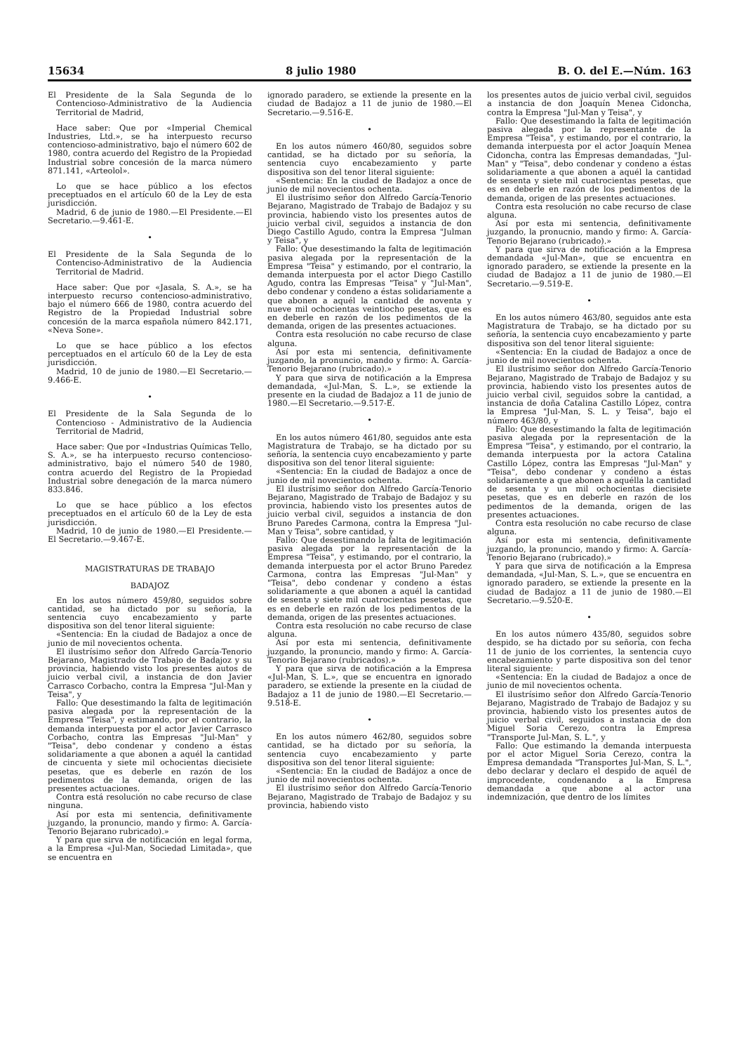15634 8 julio 1980 B. O. del E.—Núm. 163
El Presidente de la Sala Segunda de lo Contencioso-Administrativo de la Audiencia Territorial de Madrid,
Hace saber: Que por «Imperial Chemical Industries, Ltd.», se ha interpuesto recurso contencioso-administrativo, bajo el número 602 de 1980, contra acuerdo del Registro de la Propiedad Industrial sobre concesión de la marca número 871.141, «Arteolol».
Lo que se hace público a los efectos preceptuados en el artículo 60 de la Ley de esta jurisdicción.
Madrid, 6 de junio de 1980.—El Presidente.—El Secretario.—9.461-E.
•
El Presidente de la Sala Segunda de lo Contenciso-Administrativo de la Audiencia Territorial de Madrid.
Hace saber: Que por «Jasala, S. A.», se ha interpuesto recurso contencioso-administrativo, bajo el número 666 de 1980, contra acuerdo del Registro de la Propiedad Industrial sobre concesión de la marca española número 842.171, «Neva Sone».
Lo que se hace público a los efectos perceptuados en el artículo 60 de la Ley de esta jurisdicción.
Madrid, 10 de junio de 1980.—El Secretario.—9.466-E.
•
El Presidente de la Sala Segunda de lo Contencioso - Administrativo de la Audiencia Territorial de Madrid,
Hace saber: Que por «Industrias Químicas Tello, S. A.», se ha interpuesto recurso contencioso-administrativo, bajo el número 540 de 1980, contra acuerdo del Registro de la Propiedad Industrial sobre denegación de la marca número 833.846.
Lo que se hace público a los efectos preceptuados en el artículo 60 de la Ley de esta jurisdicción.
Madrid, 10 de junio de 1980.—El Presidente.—El Secretario.—9.467-E.
MAGISTRATURAS DE TRABAJO
BADAJOZ
En los autos número 459/80, seguidos sobre cantidad, se ha dictado por su señoría, la sentencia cuyo encabezamiento y parte dispositiva son del tenor literal siguiente:
«Sentencia: En la ciudad de Badajoz a once de junio de mil novecientos ochenta.
El ilustrísimo señor don Alfredo García-Tenorio Bejarano, Magistrado de Trabajo de Badajoz y su provincia, habiendo visto los presentes autos de juicio verbal civil, a instancia de don Javier Carrasco Corbacho, contra la Empresa "Jul-Man y Teisa", y
Fallo: Que desestimando la falta de legitimación pasiva alegada por la representación de la Empresa "Teisa", y estimando, por el contrario, la demanda interpuesta por el actor Javier Carrasco Corbacho, contra las Empresas "Jul-Man" y "Teisa", debo condenar y condeno a éstas solidariamente a que abonen a aquél la cantidad de cincuenta y siete mil ochocientas diecisiete pesetas, que es deberle en razón de los pedimentos de la demanda, origen de las presentes actuaciones.
Contra está resolución no cabe recurso de clase ninguna.
Así por esta mi sentencia, definitivamente juzgando, la pronuncio, mando y firmo: A. García-Tenorio Bejarano rubricado).»
Y para que sirva de notificación en legal forma, a la Empresa «Jul-Man, Sociedad Limitada», que se encuentra en
ignorado paradero, se extiende la presente en la ciudad de Badajoz a 11 de junio de 1980.—El Secretario.—9.516-E.
•
En los autos número 460/80, seguidos sobre cantidad, se ha dictado por su señoría, la sentencia cuyo encabezamiento y parte dispositiva son del tenor literal siguiente:
«Sentencia: En la ciudad de Badajoz a once de junio de mil novecientos ochenta.
El ilustrísimo señor don Alfredo García-Tenorio Bejarano, Magistrado de Trabajo de Badajoz y su provincia, habiendo visto los presentes autos de juicio verbal civil, seguidos a instancia de don Diego Castillo Agudo, contra la Empresa "Julman y Teisa", y
Fallo: Que desestimando la falta de legitimación pasiva alegada por la representación de la Empresa "Teisa" y estimando, por el contrario, la demanda interpuesta por el actor Diego Castillo Agudo, contra las Empresas "Teisa" y "Jul-Man", debo condenar y condeno a éstas solidariamente a que abonen a aquél la cantidad de noventa y nueve mil ochocientas veintiocho pesetas, que es en deberle en razón de los pedimentos de la demanda, origen de las presentes actuaciones.
Contra esta resolución no cabe recurso de clase alguna.
Así por esta mi sentencia, definitivamente juzgando, la pronuncio, mando y firmo: A. García-Tenorio Bejarano (rubricado).»
Y para que sirva de notificación a la Empresa demandada, «Jul-Man, S. L.», se extiende la presente en la ciudad de Badajoz a 11 de junio de 1980.—El Secretario.—9.517-E.
•
En los autos número 461/80, seguidos ante esta Magistratura de Trabajo, se ha dictado por su señoría, la sentencia cuyo encabezamiento y parte dispositiva son del tenor literal siguiente:
«Sentencia: En la ciudad de Badajoz a once de junio de mil novecientos ochenta.
El ilustrísimo señor don Alfredo García-Tenorio Bejarano, Magistrado de Trabajo de Badajoz y su provincia, habiendo visto los presentes autos de juicio verbal civil, seguidos a instancia de don Bruno Paredes Carmona, contra la Empresa "Jul-Man y Teisa", sobre cantidad, y
Fallo: Que desestimando la falta de legitimación pasiva alegada por la representación de la Empresa "Teisa", y estimando, por el contrario, la demanda interpuesta por el actor Bruno Paredez Carmona, contra las Empresas "Jul-Man" y "Teisa", debo condenar y condeno a éstas solidariamente a que abonen a aquél la cantidad de sesenta y siete mil cuatrocientas pesetas, que es en deberle en razón de los pedimentos de la demanda, origen de las presentes actuaciones.
Contra esta resolución no cabe recurso de clase alguna.
Así por esta mi sentencia, definitivamente juzgando, la pronuncio, mando y firmo: A. García-Tenorio Bejarano (rubricados).»
Y para que sirva de notificación a la Empresa «Jul-Man, S. L.», que se encuentra en ignorado paradero, se extiende la presente en la ciudad de Badajoz a 11 de junio de 1980.—El Secretario.—9.518-E.
•
En los autos número 462/80, seguidos sobre cantidad, se ha dictado por su señoría, la sentencia cuyo encabezamiento y parte dispositiva son del tenor literal siguiente:
«Sentencia: En la ciudad de Badájoz a once de junio de mil novecientos ochenta.
El ilustrísimo señor don Alfredo García-Tenorio Bejarano, Magistrado de Trabajo de Badajoz y su provincia, habiendo visto
los presentes autos de juicio verbal civil, seguidos a instancia de don Joaquín Menea Cidoncha, contra la Empresa "Jul-Man y Teisa", y
Fallo: Que desestimando la falta de legitimación pasiva alegada por la representante de la Empresa "Teisa", y estimando, por el contrario, la demanda interpuesta por el actor Joaquín Menea Cidoncha, contra las Empresas demandadas, "Jul-Man" y "Teisa", debo condenar y condeno a éstas solidariamente a que abonen a aquél la cantidad de sesenta y siete mil cuatrocientas pesetas, que es en deberle en razón de los pedimentos de la demanda, origen de las presentes actuaciones.
Contra esta resolución no cabe recurso de clase alguna.
Así por esta mi sentencia, definitivamente juzgando, la pronucnio, mando y firmo: A. García-Tenorio Bejarano (rubricado).»
Y para que sirva de notificación a la Empresa demandada «Jul-Man», que se encuentra en ignorado paradero, se extiende la presente en la ciudad de Badajoz a 11 de junio de 1980.—El Secretario.—9.519-E.
•
En los autos número 463/80, seguidos ante esta Magistratura de Trabajo, se ha dictado por su señoría, la sentencia cuyo encabezamiento y parte dispositiva son del tenor literal siguiente:
«Sentencia: En la ciudad de Badajoz a once de junio de mil novecientos ochenta.
El ilustrísimo señor don Alfredo García-Tenorio Bejarano, Magistrado de Trabajo de Badajoz y su provincia, habiendo visto los presentes autos de juicio verbal civil, seguidos sobre la cantidad, a instancia de doña Catalina Castillo López, contra la Empresa "Jul-Man, S. L. y Teisa", bajo el número 463/80, y
Fallo: Que desestimando la falta de legitimación pasiva alegada por la representación de la Empresa "Teisa", y estimando, por el contrario, la demanda interpuesta por la actora Catalina Castillo López, contra las Empresas "Jul-Man" y "Teisa", debo condenar y condeno a éstas solidariamente a que abonen a aquélla la cantidad de sesenta y un mil ochocientas diecisiete pesetas, que es en deberle en razón de los pedimentos de la demanda, origen de las presentes actuaciones.
Contra esta resolución no cabe recurso de clase alguna.
Así por esta mi sentencia, definitivamente juzgando, la pronuncio, mando y firmo: A. García-Tenorio Bejarano (rubricado).»
Y para que sirva de notificación a la Empresa demandada, «Jul-Man, S. L.», que se encuentra en ignorado paradero, se extiende la presente en la ciudad de Badajoz a 11 de junio de 1980.—El Secretario.—9.520-E.
•
En los autos número 435/80, seguidos sobre despido, se ha dictado por su señoría, con fecha 11 de junio de los corrientes, la sentencia cuyo encabezamiento y parte dispositiva son del tenor literal siguiente:
«Sentencia: En la ciudad de Badajoz a once de junio de mil novecientos ochenta.
El ilustrísimo señor don Alfredo García-Tenorio Bejarano, Magistrado de Trabajo de Badajoz y su provincia, habiendo visto los presentes autos de juicio verbal civil, seguidos a instancia de don Miguel Soria Cerezo, contra la Empresa "Transporte Jul-Man, S. L.", y
Fallo: Que estimando la demanda interpuesta por el actor Miguel Soria Cerezo, contra la Empresa demandada "Transportes Jul-Man, S. L.", debo declarar y declaro el despido de aquél de improcedente, condenando a la Empresa demandada a que abone al actor una indemnización, que dentro de los límites